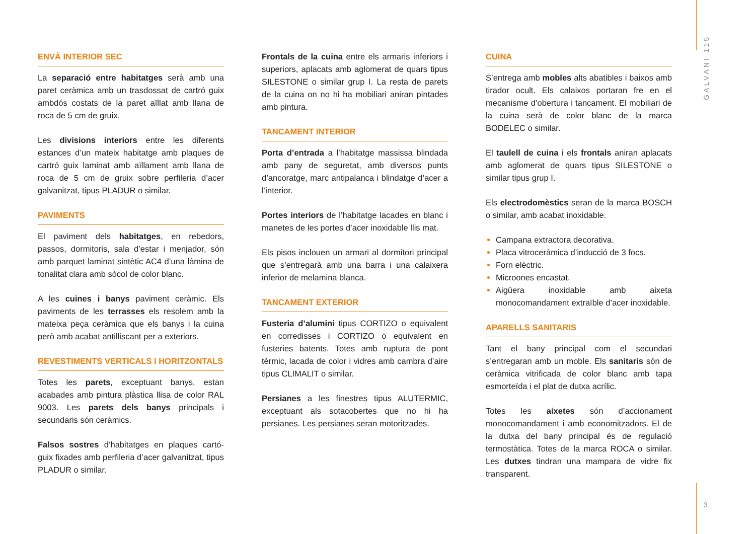GALVANI 115
ENVÀ INTERIOR SEC
La separació entre habitatges serà amb una paret ceràmica amb un trasdossat de cartró guix ambdós costats de la paret aïllat amb llana de roca de 5 cm de gruix.
Les divisions interiors entre les diferents estances d’un mateix habitatge amb plaques de cartró guix laminat amb aïllament amb llana de roca de 5 cm de gruix sobre perfileria d’acer galvanitzat, tipus PLADUR o similar.
PAVIMENTS
El paviment dels habitatges, en rebedors, passos, dormitoris, sala d’estar i menjador, són amb parquet laminat sintètic AC4 d’una làmina de tonalitat clara amb sòcol de color blanc.
A les cuines i banys paviment ceràmic. Els paviments de les terrasses els resolem amb la mateixa peça ceràmica que els banys i la cuina però amb acabat antilliscant per a exteriors.
REVESTIMENTS VERTICALS I HORITZONTALS
Totes les parets, exceptuant banys, estan acabades amb pintura plàstica llisa de color RAL 9003. Les parets dels banys principals i secundaris són ceràmics.
Falsos sostres d’habitatges en plaques cartó-guix fixades amb perfileria d’acer galvanitzat, tipus PLADUR o similar.
Frontals de la cuina entre els armaris inferiors i superiors, aplacats amb aglomerat de quars tipus SILESTONE o similar grup I. La resta de parets de la cuina on no hi ha mobiliari aniran pintades amb pintura.
TANCAMENT INTERIOR
Porta d’entrada a l’habitatge massissa blindada amb pany de seguretat, amb diversos punts d’ancoratge, marc antipalanca i blindatge d’acer a l’interior.
Portes interiors de l’habitatge lacades en blanc i manetes de les portes d’acer inoxidable llis mat.
Els pisos inclouen un armari al dormitori principal que s’entregarà amb una barra i una calaixera inferior de melamina blanca.
TANCAMENT EXTERIOR
Fusteria d’alumini tipus CORTIZO o equivalent en corredisses i CORTIZO o equivalent en fusteries batents. Totes amb ruptura de pont tèrmic, lacada de color i vidres amb cambra d’aire tipus CLIMALIT o similar.
Persianes a les finestres tipus ALUTERMIC, exceptuant als sotacobertes que no hi ha persianes. Les persianes seran motoritzades.
CUINA
S’entrega amb mobles alts abatibles i baixos amb tirador ocult. Els calaixos portaran fre en el mecanisme d’obertura i tancament. El mobiliari de la cuina serà de color blanc de la marca BODELEC o similar.
El taulell de cuina i els frontals aniran aplacats amb aglomerat de quars tipus SILESTONE o similar tipus grup I.
Els electrodomèstics seran de la marca BOSCH o similar, amb acabat inoxidable.
Campana extractora decorativa.
Placa vitroceràmica d’inducció de 3 focs.
Forn elèctric.
Microones encastat.
Aigüera inoxidable amb aixeta monocomandament extraïble d’acer inoxidable.
APARELLS SANITARIS
Tant el bany principal com el secundari s’entregaran amb un moble. Els sanitaris són de ceràmica vitrificada de color blanc amb tapa esmorteïda i el plat de dutxa acrílic.
Totes les aixetes són d’accionament monocomandament i amb economitzadors. El de la dutxa del bany principal és de regulació termostàtica. Totes de la marca ROCA o similar. Les dutxes tindran una mampara de vidre fix transparent.
3